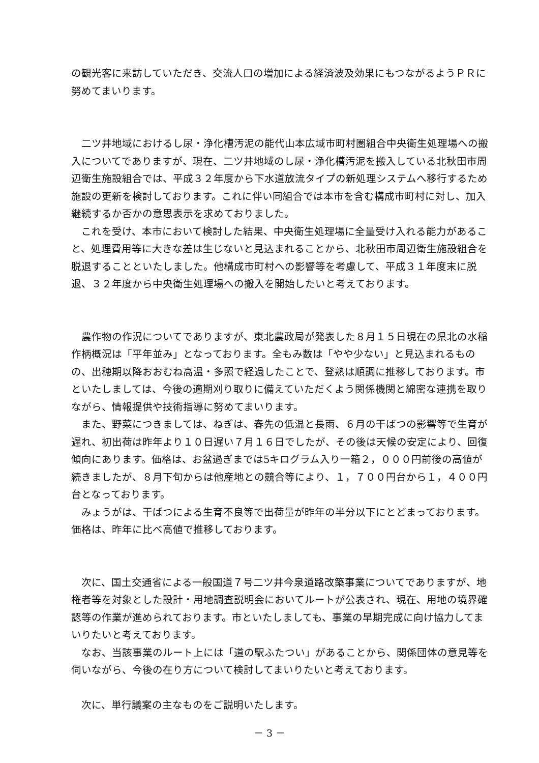の観光客に来訪していただき、交流人口の増加による経済波及効果にもつながるようＰＲに努めてまいります。
二ツ井地域におけるし尿・浄化槽汚泥の能代山本広域市町村圏組合中央衛生処理場への搬入についてでありますが、現在、二ツ井地域のし尿・浄化槽汚泥を搬入している北秋田市周辺衛生施設組合では、平成３２年度から下水道放流タイプの新処理システムへ移行するため施設の更新を検討しております。これに伴い同組合では本市を含む構成市町村に対し、加入継続するか否かの意思表示を求めておりました。
これを受け、本市において検討した結果、中央衛生処理場に全量受け入れる能力があること、処理費用等に大きな差は生じないと見込まれることから、北秋田市周辺衛生施設組合を脱退することといたしました。他構成市町村への影響等を考慮して、平成３１年度末に脱退、３２年度から中央衛生処理場への搬入を開始したいと考えております。
農作物の作況についてでありますが、東北農政局が発表した８月１５日現在の県北の水稲作柄概況は「平年並み」となっております。全もみ数は「やや少ない」と見込まれるものの、出穂期以降おおむね高温・多照で経過したことで、登熟は順調に推移しております。市といたしましては、今後の適期刈り取りに備えていただくよう関係機関と綿密な連携を取りながら、情報提供や技術指導に努めてまいります。
また、野菜につきましては、ねぎは、春先の低温と長雨、６月の干ばつの影響等で生育が遅れ、初出荷は昨年より１０日遅い７月１６日でしたが、その後は天候の安定により、回復傾向にあります。価格は、お盆過ぎまでは5キログラム入り一箱２，０００円前後の高値が続きましたが、８月下旬からは他産地との競合等により、１，７００円台から１，４００円台となっております。
みょうがは、干ばつによる生育不良等で出荷量が昨年の半分以下にとどまっております。価格は、昨年に比べ高値で推移しております。
次に、国土交通省による一般国道７号二ツ井今泉道路改築事業についてでありますが、地権者等を対象とした設計・用地調査説明会においてルートが公表され、現在、用地の境界確認等の作業が進められております。市といたしましても、事業の早期完成に向け協力してまいりたいと考えております。
なお、当該事業のルート上には「道の駅ふたつい」があることから、関係団体の意見等を伺いながら、今後の在り方について検討してまいりたいと考えております。
次に、単行議案の主なものをご説明いたします。
－ 3 －